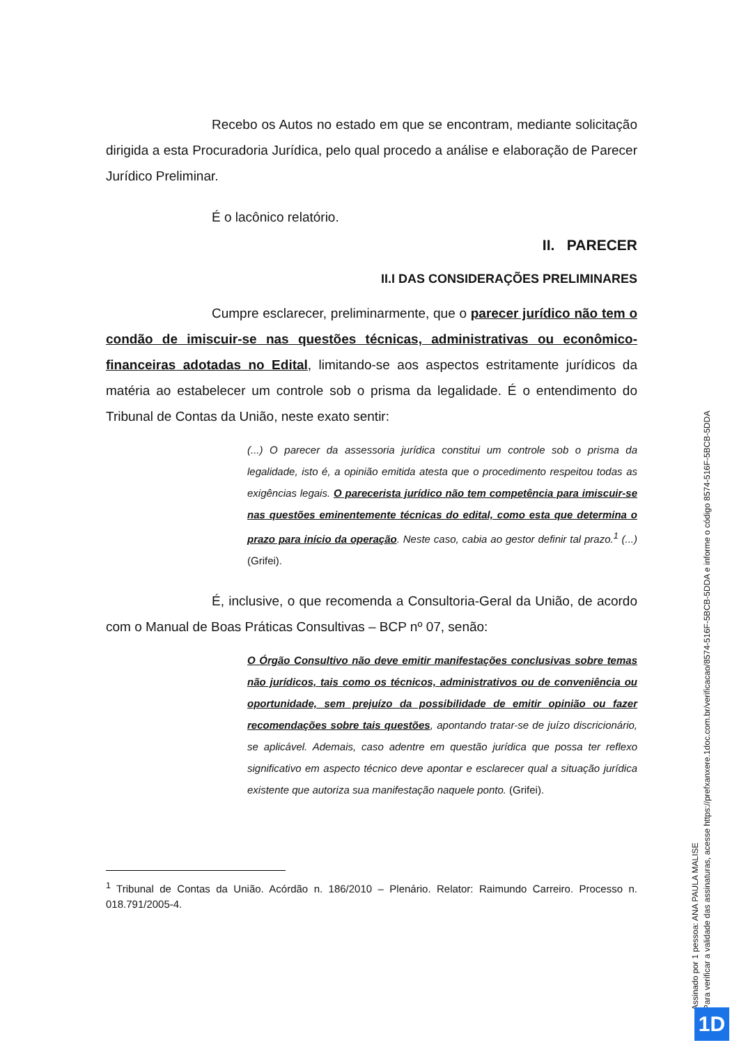Recebo os Autos no estado em que se encontram, mediante solicitação dirigida a esta Procuradoria Jurídica, pelo qual procedo a análise e elaboração de Parecer Jurídico Preliminar.
É o lacônico relatório.
II. PARECER
II.I DAS CONSIDERAÇÕES PRELIMINARES
Cumpre esclarecer, preliminarmente, que o parecer jurídico não tem o condão de imiscuir-se nas questões técnicas, administrativas ou econômico-financeiras adotadas no Edital, limitando-se aos aspectos estritamente jurídicos da matéria ao estabelecer um controle sob o prisma da legalidade. É o entendimento do Tribunal de Contas da União, neste exato sentir:
(...) O parecer da assessoria jurídica constitui um controle sob o prisma da legalidade, isto é, a opinião emitida atesta que o procedimento respeitou todas as exigências legais. O parecerista jurídico não tem competência para imiscuir-se nas questões eminentemente técnicas do edital, como esta que determina o prazo para início da operação. Neste caso, cabia ao gestor definir tal prazo.<sup>1</sup> (...) (Grifei).
É, inclusive, o que recomenda a Consultoria-Geral da União, de acordo com o Manual de Boas Práticas Consultivas – BCP nº 07, senão:
O Órgão Consultivo não deve emitir manifestações conclusivas sobre temas não jurídicos, tais como os técnicos, administrativos ou de conveniência ou oportunidade, sem prejuízo da possibilidade de emitir opinião ou fazer recomendações sobre tais questões, apontando tratar-se de juízo discricionário, se aplicável. Ademais, caso adentre em questão jurídica que possa ter reflexo significativo em aspecto técnico deve apontar e esclarecer qual a situação jurídica existente que autoriza sua manifestação naquele ponto. (Grifei).
<sup>1</sup> Tribunal de Contas da União. Acórdão n. 186/2010 – Plenário. Relator: Raimundo Carreiro. Processo n. 018.791/2005-4.
Assinado por 1 pessoa: ANA PAULA MALISE
Para verificar a validade das assinaturas, acesse https://prefxanxere.1doc.com.br/verificacao/8574-516F-5BCB-5DDA e informe o código 8574-516F-5BCB-5DDA
1D